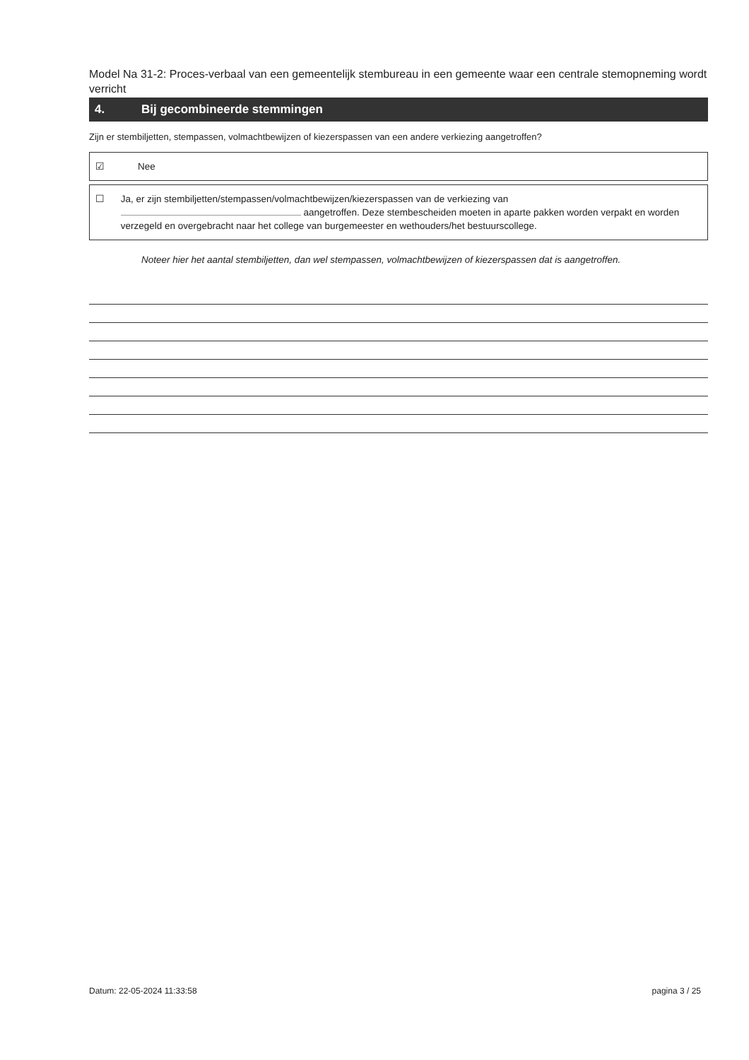Model Na 31-2: Proces-verbaal van een gemeentelijk stembureau in een gemeente waar een centrale stemopneming wordt verricht
4. Bij gecombineerde stemmingen
Zijn er stembiljetten, stempassen, volmachtbewijzen of kiezerspassen van een andere verkiezing aangetroffen?
☑ Nee
☐ Ja, er zijn stembiljetten/stempassen/volmachtbewijzen/kiezerspassen van de verkiezing van
aangetroffen. Deze stembescheiden moeten in aparte pakken worden verpakt en worden verzegeld en overgebracht naar het college van burgemeester en wethouders/het bestuurscollege.
Noteer hier het aantal stembiljetten, dan wel stempassen, volmachtbewijzen of kiezerspassen dat is aangetroffen.
Datum: 22-05-2024 11:33:58 pagina 3 / 25